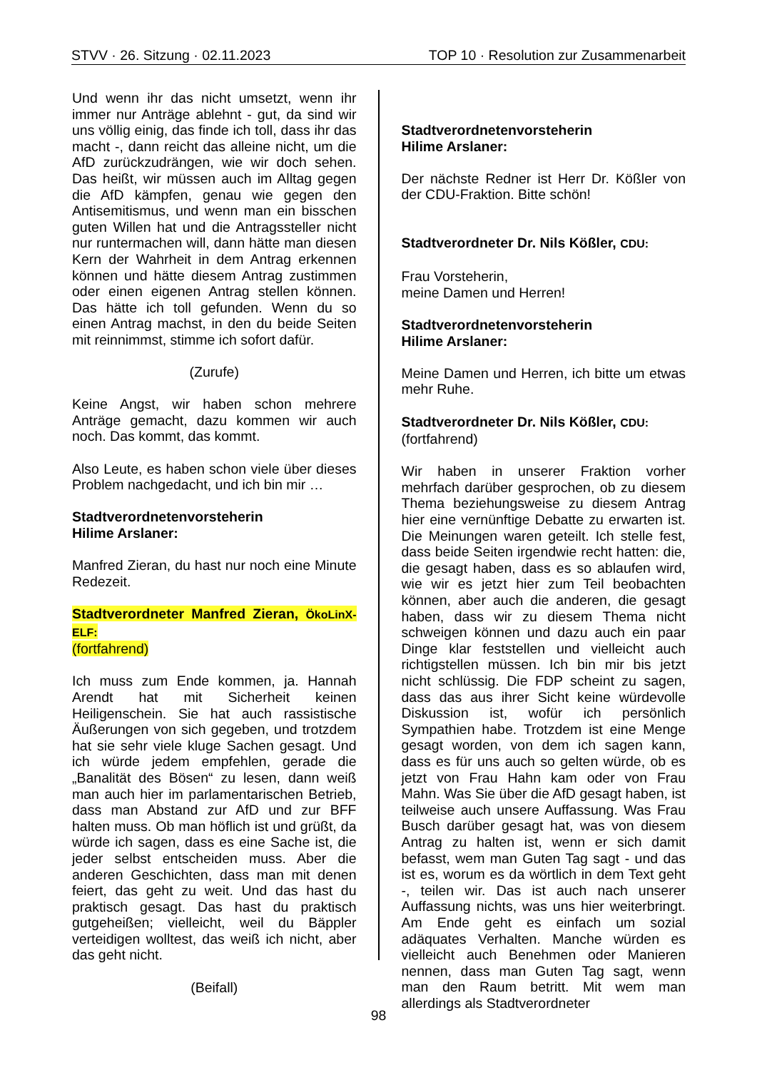STVV · 26. Sitzung · 02.11.2023 TOP 10 · Resolution zur Zusammenarbeit
Und wenn ihr das nicht umsetzt, wenn ihr immer nur Anträge ablehnt - gut, da sind wir uns völlig einig, das finde ich toll, dass ihr das macht -, dann reicht das alleine nicht, um die AfD zurückzudrängen, wie wir doch sehen. Das heißt, wir müssen auch im Alltag gegen die AfD kämpfen, genau wie gegen den Antisemitismus, und wenn man ein bisschen guten Willen hat und die Antragssteller nicht nur runtermachen will, dann hätte man diesen Kern der Wahrheit in dem Antrag erkennen können und hätte diesem Antrag zustimmen oder einen eigenen Antrag stellen können. Das hätte ich toll gefunden. Wenn du so einen Antrag machst, in den du beide Seiten mit reinnimmst, stimme ich sofort dafür.
(Zurufe)
Keine Angst, wir haben schon mehrere Anträge gemacht, dazu kommen wir auch noch. Das kommt, das kommt.
Also Leute, es haben schon viele über dieses Problem nachgedacht, und ich bin mir …
Stadtverordnetenvorsteherin
Hilime Arslaner:
Manfred Zieran, du hast nur noch eine Minute Redezeit.
Stadtverordneter Manfred Zieran, ÖkoLinX-ELF:
(fortfahrend)
Ich muss zum Ende kommen, ja. Hannah Arendt hat mit Sicherheit keinen Heiligenschein. Sie hat auch rassistische Äußerungen von sich gegeben, und trotzdem hat sie sehr viele kluge Sachen gesagt. Und ich würde jedem empfehlen, gerade die „Banalität des Bösen“ zu lesen, dann weiß man auch hier im parlamentarischen Betrieb, dass man Abstand zur AfD und zur BFF halten muss. Ob man höflich ist und grüßt, da würde ich sagen, dass es eine Sache ist, die jeder selbst entscheiden muss. Aber die anderen Geschichten, dass man mit denen feiert, das geht zu weit. Und das hast du praktisch gesagt. Das hast du praktisch gutgeheißen; vielleicht, weil du Bäppler verteidigen wolltest, das weiß ich nicht, aber das geht nicht.
(Beifall)
Stadtverordnetenvorsteherin
Hilime Arslaner:
Der nächste Redner ist Herr Dr. Kößler von der CDU-Fraktion. Bitte schön!
Stadtverordneter Dr. Nils Kößler, CDU:
Frau Vorsteherin,
meine Damen und Herren!
Stadtverordnetenvorsteherin
Hilime Arslaner:
Meine Damen und Herren, ich bitte um etwas mehr Ruhe.
Stadtverordneter Dr. Nils Kößler, CDU:
(fortfahrend)
Wir haben in unserer Fraktion vorher mehrfach darüber gesprochen, ob zu diesem Thema beziehungsweise zu diesem Antrag hier eine vernünftige Debatte zu erwarten ist. Die Meinungen waren geteilt. Ich stelle fest, dass beide Seiten irgendwie recht hatten: die, die gesagt haben, dass es so ablaufen wird, wie wir es jetzt hier zum Teil beobachten können, aber auch die anderen, die gesagt haben, dass wir zu diesem Thema nicht schweigen können und dazu auch ein paar Dinge klar feststellen und vielleicht auch richtigstellen müssen. Ich bin mir bis jetzt nicht schlüssig. Die FDP scheint zu sagen, dass das aus ihrer Sicht keine würdevolle Diskussion ist, wofür ich persönlich Sympathien habe. Trotzdem ist eine Menge gesagt worden, von dem ich sagen kann, dass es für uns auch so gelten würde, ob es jetzt von Frau Hahn kam oder von Frau Mahn. Was Sie über die AfD gesagt haben, ist teilweise auch unsere Auffassung. Was Frau Busch darüber gesagt hat, was von diesem Antrag zu halten ist, wenn er sich damit befasst, wem man Guten Tag sagt - und das ist es, worum es da wörtlich in dem Text geht -, teilen wir. Das ist auch nach unserer Auffassung nichts, was uns hier weiterbringt. Am Ende geht es einfach um sozial adäquates Verhalten. Manche würden es vielleicht auch Benehmen oder Manieren nennen, dass man Guten Tag sagt, wenn man den Raum betritt. Mit wem man allerdings als Stadtverordneter
98